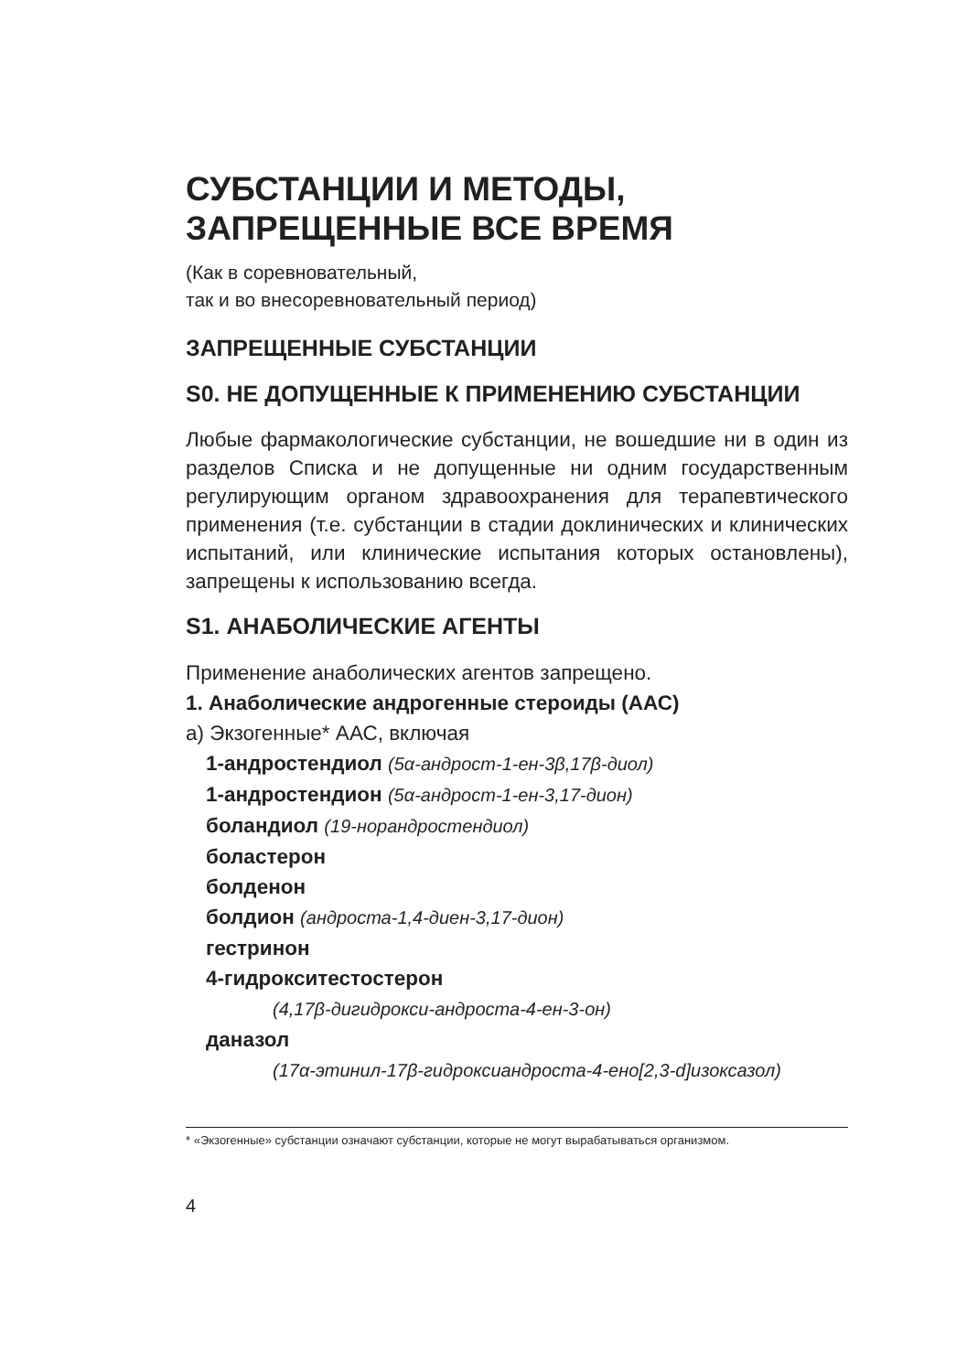СУБСТАНЦИИ И МЕТОДЫ,
ЗАПРЕЩЕННЫЕ ВСЕ ВРЕМЯ
(Как в соревновательный,
так и во внесоревновательный период)
ЗАПРЕЩЕННЫЕ СУБСТАНЦИИ
S0. НЕ ДОПУЩЕННЫЕ К ПРИМЕНЕНИЮ СУБСТАНЦИИ
Любые фармакологические субстанции, не вошедшие ни в один из разделов Списка и не допущенные ни одним государственным регулирующим органом здравоохранения для терапевтического применения (т.е. субстанции в стадии доклинических и клинических испытаний, или клинические испытания которых остановлены), запрещены к использованию всегда.
S1. АНАБОЛИЧЕСКИЕ АГЕНТЫ
Применение анаболических агентов запрещено.
1. Анаболические андрогенные стероиды (ААС)
a) Экзогенные* ААС, включая
1-андростендиол (5α-андрост-1-ен-3β,17β-диол)
1-андростендион (5α-андрост-1-ен-3,17-дион)
боландиол (19-норандростендиол)
боластерон
болденон
болдион (андроста-1,4-диен-3,17-дион)
гестринон
4-гидрокситестостерон
(4,17β-дигидрокси-андроста-4-ен-3-он)
даназол
(17α-этинил-17β-гидроксиандроста-4-ено[2,3-d]изоксазол)
* «Экзогенные» субстанции означают субстанции, которые не могут вырабатываться организмом.
4